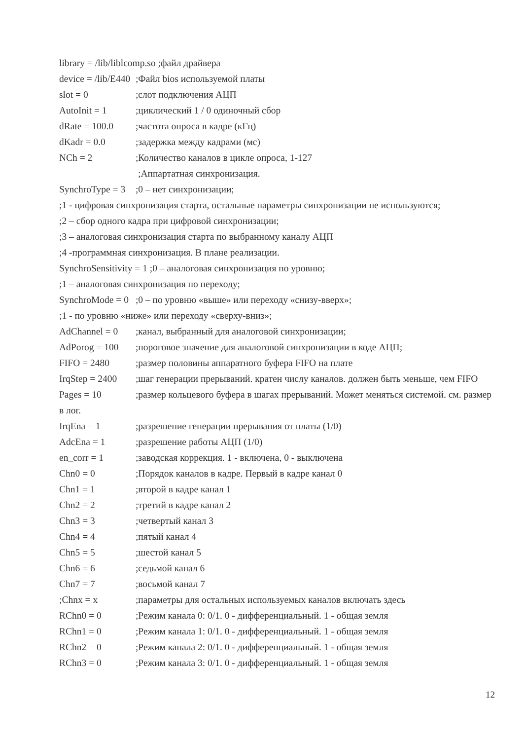library = /lib/liblcomp.so ;файл драйвера
device = /lib/E440 ;Файл bios используемой платы
slot = 0 ;слот подключения АЦП
AutoInit = 1 ;циклический 1 / 0 одиночный сбор
dRate = 100.0 ;частота опроса в кадре (кГц)
dKadr = 0.0 ;задержка между кадрами (мс)
NCh = 2 ;Количество каналов в цикле опроса, 1-127
;Аппартатная синхронизация.
SynchroType = 3 ;0 – нет синхронизации;
;1 - цифровая синхронизация старта, остальные параметры синхронизации не используются;
;2 – сбор одного кадра при цифровой синхронизации;
;3 – аналоговая синхронизация старта по выбранному каналу АЦП
;4 -программная синхронизация. В плане реализации.
SynchroSensitivity = 1 ;0 – аналоговая синхронизация по уровню;
;1 – аналоговая синхронизация по переходу;
SynchroMode = 0 ;0 – по уровню «выше» или переходу «снизу-вверх»;
;1 - по уровню «ниже» или переходу «сверху-вниз»;
AdChannel = 0 ;канал, выбранный для аналоговой синхронизации;
AdPorog = 100 ;пороговое значение для аналоговой синхронизации в коде АЦП;
FIFO = 2480 ;размер половины аппаратного буфера FIFO на плате
IrqStep = 2400 ;шаг генерации прерываний. кратен числу каналов. должен быть меньше, чем FIFO
Pages = 10 ;размер кольцевого буфера в шагах прерываний. Может меняться системой. см. размер в лог.
IrqEna = 1 ;разрешение генерации прерывания от платы (1/0)
AdcEna = 1 ;разрешение работы АЦП (1/0)
en_corr = 1 ;заводская коррекция. 1 - включена, 0 - выключена
Chn0 = 0 ;Порядок каналов в кадре. Первый в кадре канал 0
Chn1 = 1 ;второй в кадре канал 1
Chn2 = 2 ;третий в кадре канал 2
Chn3 = 3 ;четвертый канал 3
Chn4 = 4 ;пятый канал 4
Chn5 = 5 ;шестой канал 5
Chn6 = 6 ;седьмой канал 6
Chn7 = 7 ;восьмой канал 7
;Chnx = x ;параметры для остальных используемых каналов включать здесь
RChn0 = 0 ;Режим канала 0: 0/1. 0 - дифференциальный. 1 - общая земля
RChn1 = 0 ;Режим канала 1: 0/1. 0 - дифференциальный. 1 - общая земля
RChn2 = 0 ;Режим канала 2: 0/1. 0 - дифференциальный. 1 - общая земля
RChn3 = 0 ;Режим канала 3: 0/1. 0 - дифференциальный. 1 - общая земля
12